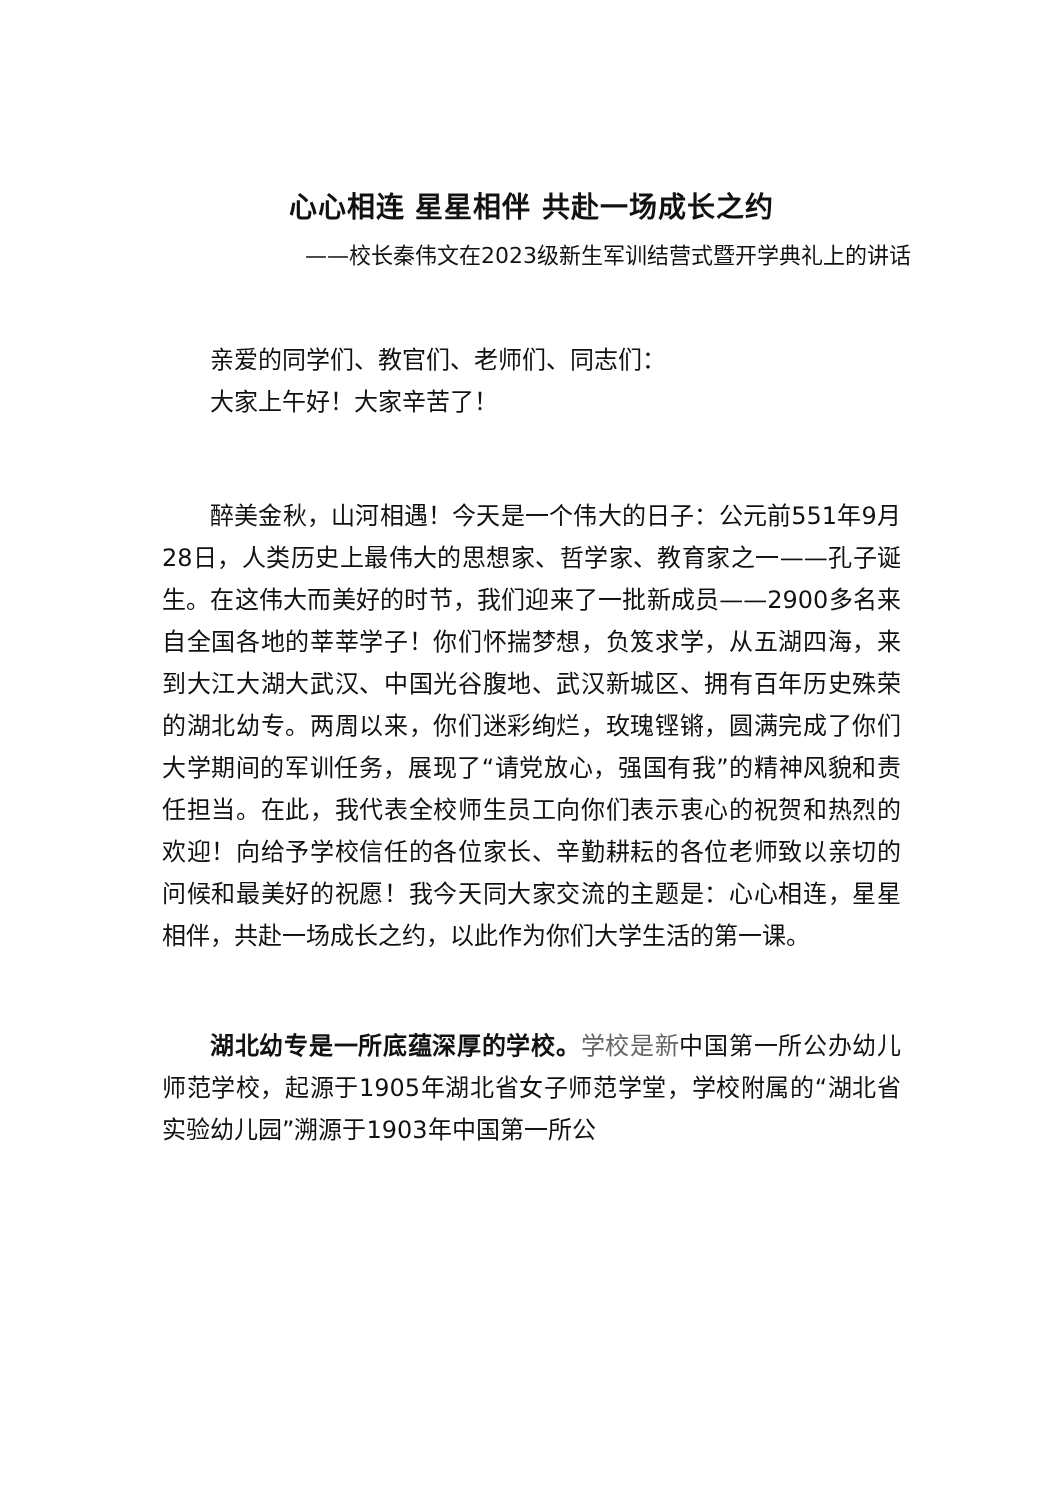心心相连 星星相伴 共赴一场成长之约
——校长秦伟文在2023级新生军训结营式暨开学典礼上的讲话
亲爱的同学们、教官们、老师们、同志们：
大家上午好！大家辛苦了！
醉美金秋，山河相遇！今天是一个伟大的日子：公元前551年9月28日，人类历史上最伟大的思想家、哲学家、教育家之一——孔子诞生。在这伟大而美好的时节，我们迎来了一批新成员——2900多名来自全国各地的莘莘学子！你们怀揣梦想，负笈求学，从五湖四海，来到大江大湖大武汉、中国光谷腹地、武汉新城区、拥有百年历史殊荣的湖北幼专。两周以来，你们迷彩绚烂，玫瑰铿锵，圆满完成了你们大学期间的军训任务，展现了“请党放心，强国有我”的精神风貌和责任担当。在此，我代表全校师生员工向你们表示衷心的祝贺和热烈的欢迎！向给予学校信任的各位家长、辛勤耕耘的各位老师致以亲切的问候和最美好的祝愿！我今天同大家交流的主题是：心心相连，星星相伴，共赴一场成长之约，以此作为你们大学生活的第一课。
湖北幼专是一所底蕴深厚的学校。学校是新中国第一所公办幼儿师范学校，起源于1905年湖北省女子师范学堂，学校附属的“湖北省实验幼儿园”溯源于1903年中国第一所公